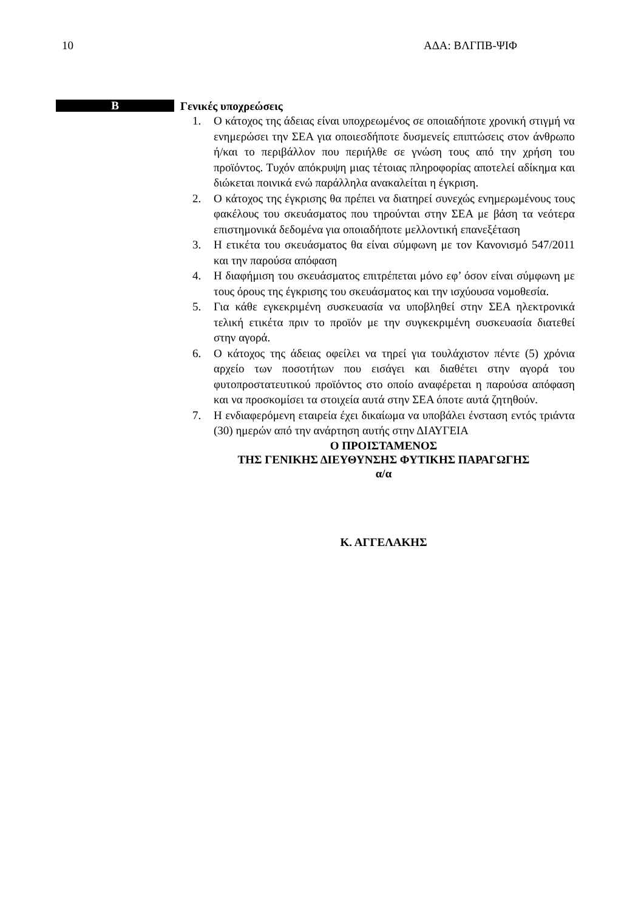10 ΑΔΑ: ΒΛΓΠΒ-ΨΙΦ
B
Γενικές υποχρεώσεις
1. Ο κάτοχος της άδειας είναι υποχρεωμένος σε οποιαδήποτε χρονική στιγμή να ενημερώσει την ΣΕΑ για οποιεσδήποτε δυσμενείς επιπτώσεις στον άνθρωπο ή/και το περιβάλλον που περιήλθε σε γνώση τους από την χρήση του προϊόντος. Τυχόν απόκρυψη μιας τέτοιας πληροφορίας αποτελεί αδίκημα και διώκεται ποινικά ενώ παράλληλα ανακαλείται η έγκριση.
2. Ο κάτοχος της έγκρισης θα πρέπει να διατηρεί συνεχώς ενημερωμένους τους φακέλους του σκευάσματος που τηρούνται στην ΣΕΑ με βάση τα νεότερα επιστημονικά δεδομένα για οποιαδήποτε μελλοντική επανεξέταση
3. Η ετικέτα του σκευάσματος θα είναι σύμφωνη με τον Κανονισμό 547/2011 και την παρούσα απόφαση
4. Η διαφήμιση του σκευάσματος επιτρέπεται μόνο εφ’ όσον είναι σύμφωνη με τους όρους της έγκρισης του σκευάσματος και την ισχύουσα νομοθεσία.
5. Για κάθε εγκεκριμένη συσκευασία να υποβληθεί στην ΣΕΑ ηλεκτρονικά τελική ετικέτα πριν το προϊόν με την συγκεκριμένη συσκευασία διατεθεί στην αγορά.
6. Ο κάτοχος της άδειας οφείλει να τηρεί για τουλάχιστον πέντε (5) χρόνια αρχείο των ποσοτήτων που εισάγει και διαθέτει στην αγορά του φυτοπροστατευτικού προϊόντος στο οποίο αναφέρεται η παρούσα απόφαση και να προσκομίσει τα στοιχεία αυτά στην ΣΕΑ όποτε αυτά ζητηθούν.
7. Η ενδιαφερόμενη εταιρεία έχει δικαίωμα να υποβάλει ένσταση εντός τριάντα (30) ημερών από την ανάρτηση αυτής στην ΔΙΑΥΓΕΙΑ
Ο ΠΡΟΙΣΤΑΜΕΝΟΣ
ΤΗΣ ΓΕΝΙΚΗΣ ΔΙΕΥΘΥΝΣΗΣ ΦΥΤΙΚΗΣ ΠΑΡΑΓΩΓΗΣ
α/α
Κ. ΑΓΓΕΛΑΚΗΣ